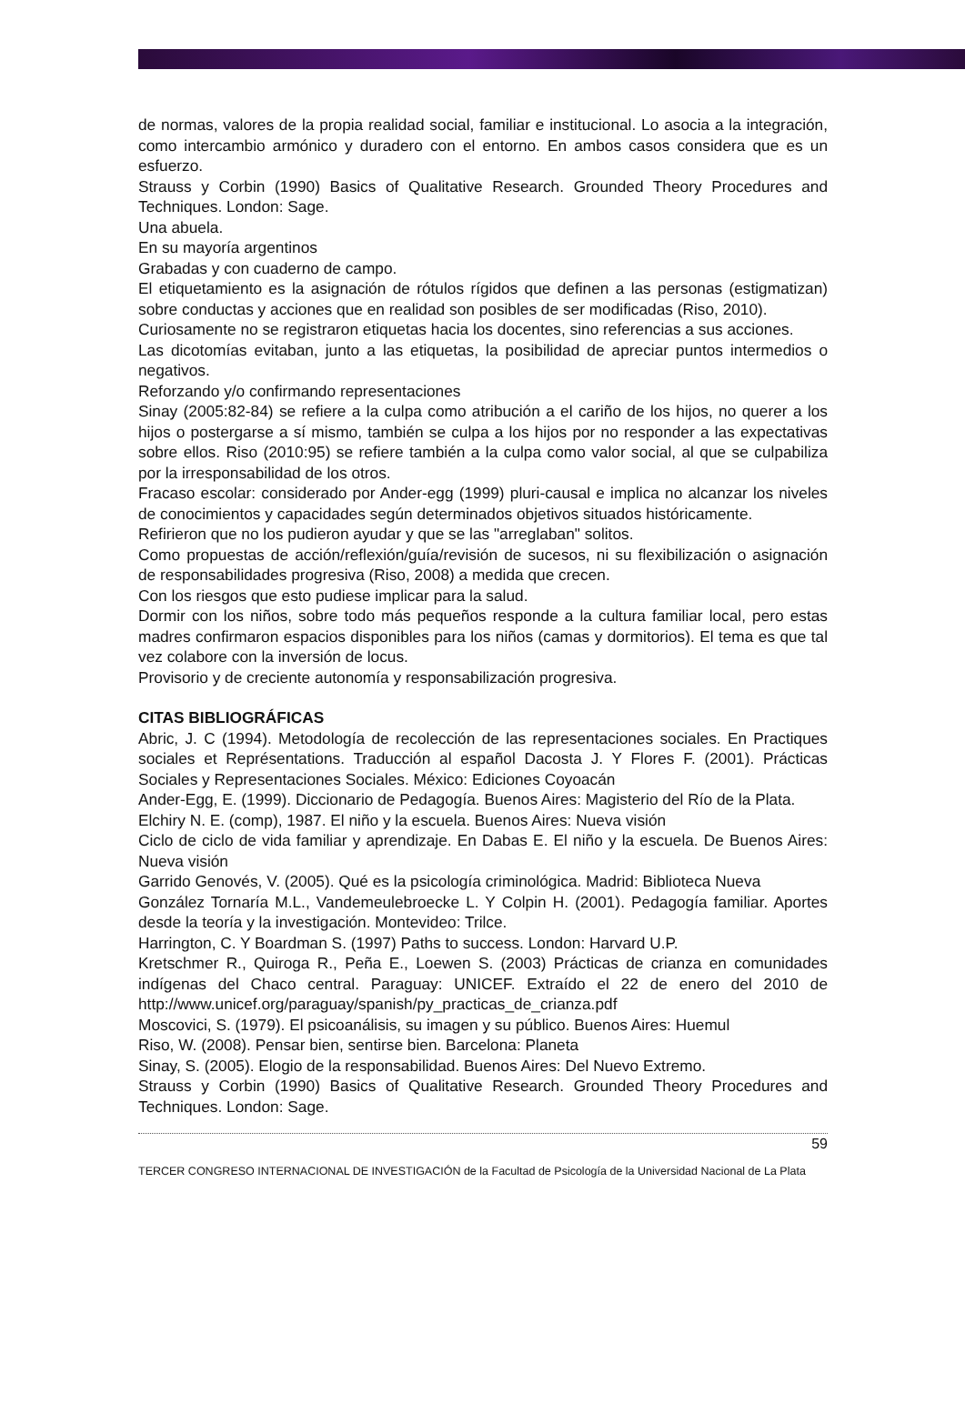de normas, valores de la propia realidad social, familiar e institucional. Lo asocia a la integración, como intercambio armónico y duradero con el entorno. En ambos casos considera que es un esfuerzo.
Strauss y Corbin (1990) Basics of Qualitative Research. Grounded Theory Procedures and Techniques. London: Sage.
Una abuela.
En su mayoría argentinos
Grabadas y con cuaderno de campo.
El etiquetamiento es la asignación de rótulos rígidos que definen a las personas (estigmatizan) sobre conductas y acciones que en realidad son posibles de ser modificadas (Riso, 2010).
Curiosamente no se registraron etiquetas hacia los docentes, sino referencias a sus acciones.
Las dicotomías evitaban, junto a las etiquetas, la posibilidad de apreciar puntos intermedios o negativos.
Reforzando y/o confirmando representaciones
Sinay (2005:82-84) se refiere a la culpa como atribución a el cariño de los hijos, no querer a los hijos o postergarse a sí mismo, también se culpa a los hijos por no responder a las expectativas sobre ellos. Riso (2010:95) se refiere también a la culpa como valor social, al que se culpabiliza por la irresponsabilidad de los otros.
Fracaso escolar: considerado por Ander-egg (1999) pluri-causal e implica no alcanzar los niveles de conocimientos y capacidades según determinados objetivos situados históricamente.
Refirieron que no los pudieron ayudar y que se las "arreglaban" solitos.
Como propuestas de acción/reflexión/guía/revisión de sucesos, ni su flexibilización o asignación de responsabilidades progresiva (Riso, 2008) a medida que crecen.
Con los riesgos que esto pudiese implicar para la salud.
Dormir con los niños, sobre todo más pequeños responde a la cultura familiar local, pero estas madres confirmaron espacios disponibles para los niños (camas y dormitorios). El tema es que tal vez colabore con la inversión de locus.
Provisorio y de creciente autonomía y responsabilización progresiva.
CITAS BIBLIOGRÁFICAS
Abric, J. C (1994). Metodología de recolección de las representaciones sociales. En Practiques sociales et Représentations. Traducción al español Dacosta J. Y Flores F. (2001). Prácticas Sociales y Representaciones Sociales. México: Ediciones Coyoacán
Ander-Egg, E. (1999). Diccionario de Pedagogía. Buenos Aires: Magisterio del Río de la Plata.
Elchiry N. E. (comp), 1987. El niño y la escuela. Buenos Aires: Nueva visión
Ciclo de ciclo de vida familiar y aprendizaje. En Dabas E. El niño y la escuela. De Buenos Aires: Nueva visión
Garrido Genovés, V. (2005). Qué es la psicología criminológica. Madrid: Biblioteca Nueva
González Tornaría M.L., Vandemeulebroecke L. Y Colpin H. (2001). Pedagogía familiar. Aportes desde la teoría y la investigación. Montevideo: Trilce.
Harrington, C. Y Boardman S. (1997) Paths to success. London: Harvard U.P.
Kretschmer R., Quiroga R., Peña E., Loewen S. (2003) Prácticas de crianza en comunidades indígenas del Chaco central. Paraguay: UNICEF. Extraído el 22 de enero del 2010 de http://www.unicef.org/paraguay/spanish/py_practicas_de_crianza.pdf
Moscovici, S. (1979). El psicoanálisis, su imagen y su público. Buenos Aires: Huemul
Riso, W. (2008). Pensar bien, sentirse bien. Barcelona: Planeta
Sinay, S. (2005). Elogio de la responsabilidad. Buenos Aires: Del Nuevo Extremo.
Strauss y Corbin (1990) Basics of Qualitative Research. Grounded Theory Procedures and Techniques. London: Sage.
59
TERCER CONGRESO INTERNACIONAL DE INVESTIGACIÓN de la Facultad de Psicología de la Universidad Nacional de La Plata